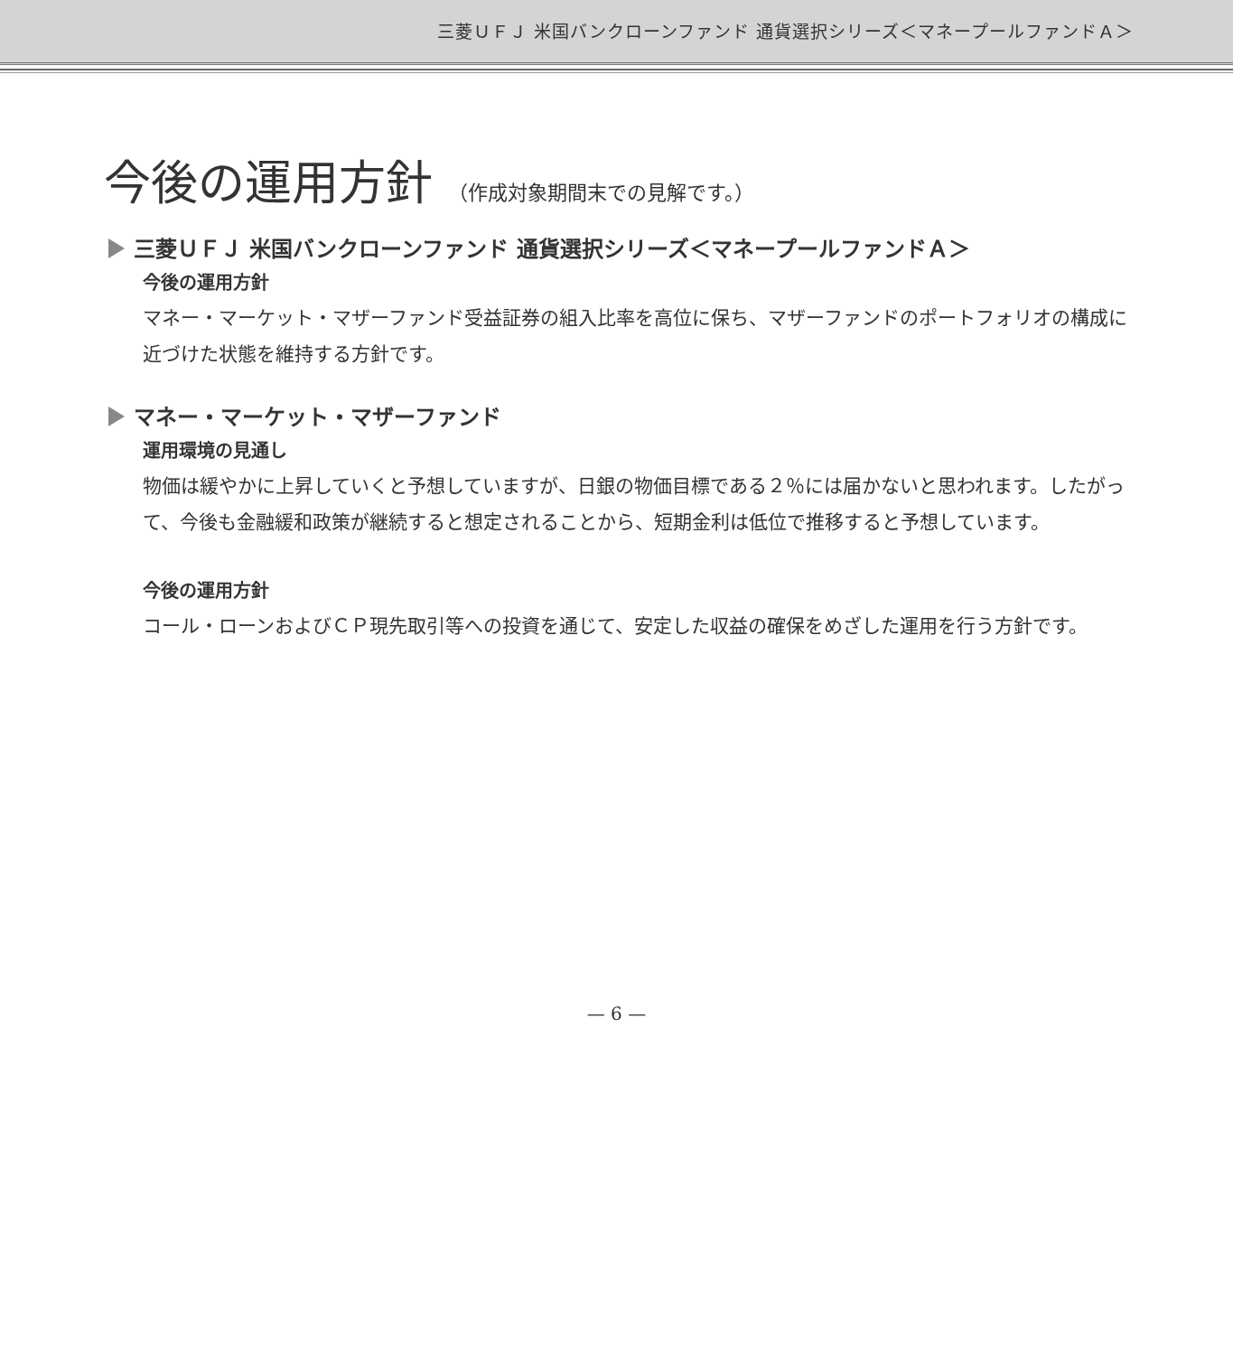三菱ＵＦＪ 米国バンクローンファンド 通貨選択シリーズ＜マネープールファンドＡ＞
今後の運用方針 （作成対象期間末での見解です。）
三菱ＵＦＪ 米国バンクローンファンド 通貨選択シリーズ＜マネープールファンドＡ＞
今後の運用方針
マネー・マーケット・マザーファンド受益証券の組入比率を高位に保ち、マザーファンドのポートフォリオの構成に近づけた状態を維持する方針です。
マネー・マーケット・マザーファンド
運用環境の見通し
物価は緩やかに上昇していくと予想していますが、日銀の物価目標である２％には届かないと思われます。したがって、今後も金融緩和政策が継続すると想定されることから、短期金利は低位で推移すると予想しています。
今後の運用方針
コール・ローンおよびＣＰ現先取引等への投資を通じて、安定した収益の確保をめざした運用を行う方針です。
— 6 —